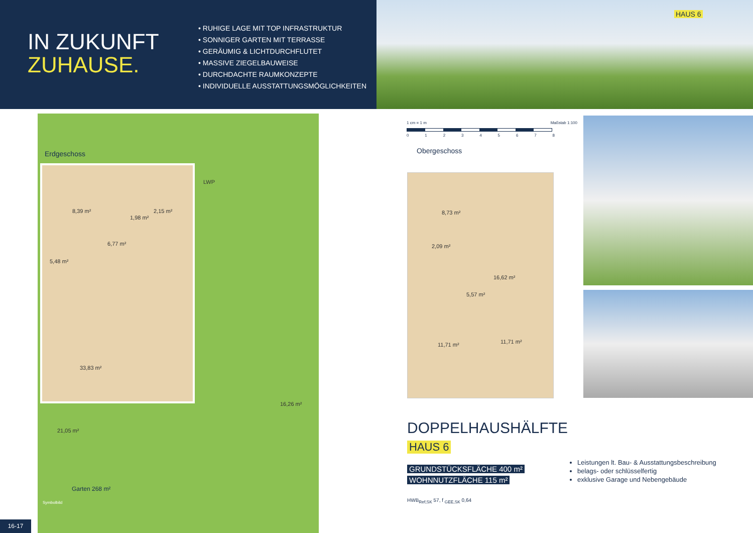IN ZUKUNFT
ZUHAUSE.
• RUHIGE LAGE MIT TOP INFRASTRUKTUR
• SONNIGER GARTEN MIT TERRASSE
• GERÄUMIG & LICHTDURCHFLUTET
• MASSIVE ZIEGELBAUWEISE
• DURCHDACHTE RAUMKONZEPTE
• INDIVIDUELLE AUSSTATTUNGSMÖGLICHKEITEN
HAUS 6
Erdgeschoss
LWP
16,26 m²
Garten 268 m²
Symbolbild
8,39 m²
1,98 m²
2,15 m²
6,77 m²
5,48 m²
33,83 m²
21,05 m²
1 cm = 1 m Maßstab 1:100
012345678
Obergeschoss
8,73 m²
2,09 m²
16,62 m²
5,57 m²
11,71 m² 11,71 m²
DOPPELHAUSHÄLFTE
HAUS 6
GRUNDSTÜCKSFLÄCHE 400 m²
WOHNNUTZFLÄCHE 115 m²
HWB<sub>Ref,SK</sub> 57, f <sub>GEE,SK</sub> 0,64
Leistungen lt. Bau- & Ausstattungsbeschreibung
belags- oder schlüsselfertig
exklusive Garage und Nebengebäude
16-17